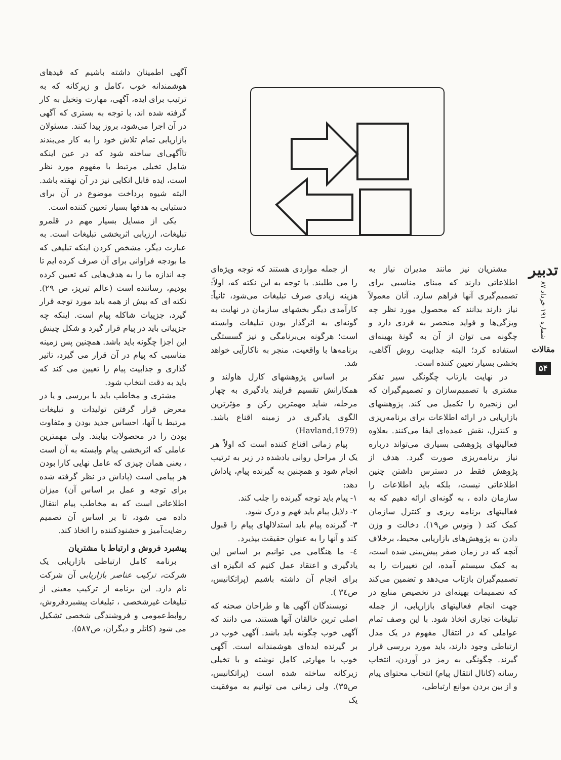مشتریان نیز مانند مدیران نیاز به اطلاعاتی دارند که مبنای مناسبی برای تصمیم‌گیری آنها فراهم سازد. آنان معمولاً نیاز دارند بدانند که محصول مورد نظر چه ویژگی‌ها و فواید منحصر به فردی دارد و چگونه می توان از آن به گونهٔ بهینه‌ای استفاده کرد؛ البته جذابیت روش آگاهی، بخشی بسیار تعیین کننده است.
در نهایت بازتاب چگونگی سیر تفکر مشتری با تصمیم‌سازان و تصمیم‌گیران که این زنجیره را تکمیل می کند. پژوهشهای بازاریابی در ارائه اطلاعات برای برنامه‌ریزی و کنترل، نقش عمده‌ای ایفا می‌کنند. بعلاوه فعالیتهای پژوهشی بسیاری می‌تواند درباره نیاز برنامه‌ریزی صورت گیرد. هدف از پژوهش فقط در دسترس داشتن چنین اطلاعاتی نیست، بلکه باید اطلاعات را سازمان داده ، به گونه‌ای ارائه دهیم که به فعالیتهای برنامه ریزی و کنترل سازمان کمک کند ( ونوس ص۱۹). دخالت و وزن دادن به پژوهش‌های بازاریابی محیط، برخلاف آنچه که در زمان صفر پیش‌بینی شده است، به کمک سیستم آمده، این تغییرات را به تصمیم‌گیران بازتاب می‌دهد و تضمین می‌کند که تصمیمات بهینه‌ای در تخصیص منابع در جهت انجام فعالیتهای بازاریابی، از جمله تبلیغات تجاری اتخاذ شود. با این وصف تمام عواملی که در انتقال مفهوم در یک مدل ارتباطی وجود دارند، باید مورد بررسی قرار گیرند. چگونگی به رمز در آوردن، انتخاب رسانه (کانال انتقال پیام) انتخاب محتوای پیام و از بین بردن موانع ارتباطی،
از جمله مواردی هستند که توجه ویژه‌ای را می طلبند. با توجه به این نکته که، اولاً: هزینه زیادی صرف تبلیغات می‌شود، ثانیاً: کارآمدی دیگر بخشهای سازمان در نهایت به گونه‌ای به اثرگذار بودن تبلیغات وابسته است؛ هرگونه بی‌برنامگی و نیز گسستگی برنامه‌ها با واقعیت، منجر به ناکارآیی خواهد شد.
بر اساس پژوهشهای کارل هاولند و همکارانش تقسیم فرایند یادگیری به چهار مرحله، شاید مهمترین رکن و مؤثرترین الگوی یادگیری در زمینه اقناع باشد. (Havland,1979)
پیام زمانی اقناع کننده است که اولاً هر یک از مراحل روانی یادشده در زیر به ترتیب انجام شود و همچنین به گیرنده پیام، پاداش دهد:
۱- پیام باید توجه گیرنده را جلب کند.
۲- دلایل پیام باید فهم و درک شود.
۳- گیرنده پیام باید استدلالهای پیام را قبول کند و آنها را به عنوان حقیقت بپذیرد.
٤- ما هنگامی می توانیم بر اساس این یادگیری و اعتقاد عمل کنیم که انگیزه ای برای انجام آن داشته باشیم (پراتکانیس، ص۳٤ ).
نویسندگان آگهی ها و طراحان صحنه که اصلی ترین خالقان آنها هستند، می دانند که آگهی خوب چگونه باید باشد. آگهی خوب در بر گیرنده ایده‌ای هوشمندانه است. آگهی خوب با مهارتی کامل نوشته و با تخیلی زیرکانه ساخته شده است (پراتکانیس، ص۳۵). ولی زمانی می توانیم به موفقیت یک
آگهی اطمینان داشته باشیم که قیدهای هوشمندانه خوب ،کامل و زیرکانه که به ترتیب برای ایده، آگهی، مهارت وتخیل به کار گرفته شده اند، با توجه به بستری که آگهی در آن اجرا می‌شود، بروز پیدا کنند. مسئولان بازاریابی تمام تلاش خود را به کار می‌بندند تاآگهی‌ای ساخته شود که در عین اینکه شامل تخیلی مرتبط با مفهوم مورد نظر است، ایده قابل اتکایی نیز در آن نهفته باشد. البته شیوه پرداخت موضوع در آن برای دستیابی به هدفها بسیار تعیین کننده است.
یکی از مسایل بسیار مهم در قلمرو تبلیغات، ارزیابی اثربخشی تبلیغات است. به عبارت دیگر، مشخص کردن اینکه تبلیغی که ما بودجه فراوانی برای آن صرف کرده ایم تا چه اندازه ما را به هدف‌هایی که تعیین کرده بودیم، رساننده است (عالم تبریز، ص ۲۹). نکته ای که بیش از همه باید مورد توجه قرار گیرد، جزییات شاکله پیام است. اینکه چه جزییاتی باید در پیام قرار گیرد و شکل چینش این اجزا چگونه باید باشد. همچنین پس زمینه مناسبی که پیام در آن قرار می گیرد، تاثیر گذاری و جذابیت پیام را تعیین می کند که باید به دقت انتخاب شود.
مشتری و مخاطب باید با بررسی و یا در معرض قرار گرفتن تولیدات و تبلیغات مرتبط با آنها، احساس جدید بودن و متفاوت بودن را در محصولات بیابند. ولی مهمترین عاملی که اثربخشی پیام وابسته به آن است ، یعنی همان چیزی که عامل نهایی کارا بودن هر پیامی است (پاداش در نظر گرفته شده برای توجه و عمل بر اساس آن) میزان اطلاعاتی است که به مخاطب پیام انتقال داده می شود، تا بر اساس آن تصمیم رضایت‌آمیز و خشنودکننده را اتخاذ کند.
پیشبرد فروش و ارتباط با مشتریان
برنامه کامل ارتباطی بازاریابی یک شرکت، ترکیب عناصر بازاریابی آن شرکت نام دارد. این برنامه از ترکیب معینی از تبلیغات غیرشخصی ، تبلیغات پیشبردفروش، روابط‌عمومی و فروشندگی شخصی تشکیل می شود (کاتلر و دیگران، ص۵۸۷).
تدبیر
شماره ۱۹۱-خرداد ۸۷
مقالات
۵۴